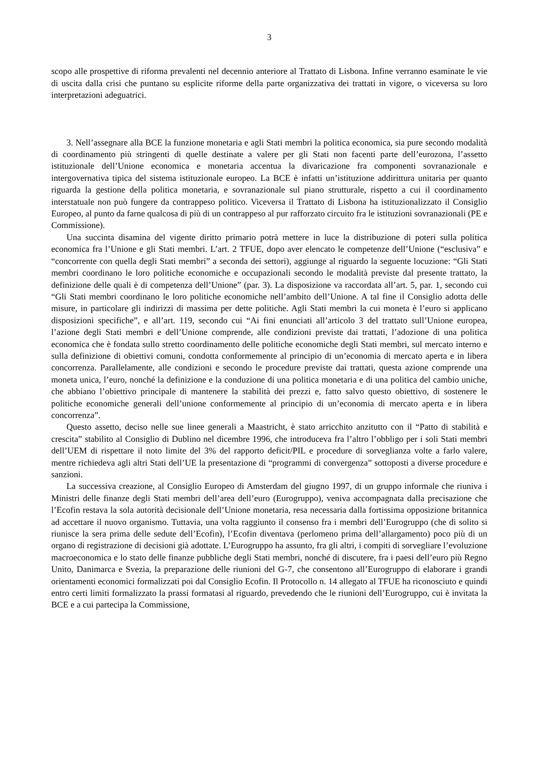3
scopo alle prospettive di riforma prevalenti nel decennio anteriore al Trattato di Lisbona. Infine verranno esaminate le vie di uscita dalla crisi che puntano su esplicite riforme della parte organizzativa dei trattati in vigore, o viceversa su loro interpretazioni adeguatrici.
3. Nell’assegnare alla BCE la funzione monetaria e agli Stati membri la politica economica, sia pure secondo modalità di coordinamento più stringenti di quelle destinate a valere per gli Stati non facenti parte dell’eurozona, l’assetto istituzionale dell’Unione economica e monetaria accentua la divaricazione fra componenti sovranazionale e intergovernativa tipica del sistema istituzionale europeo. La BCE è infatti un’istituzione addirittura unitaria per quanto riguarda la gestione della politica monetaria, e sovranazionale sul piano strutturale, rispetto a cui il coordinamento interstatuale non può fungere da contrappeso politico. Viceversa il Trattato di Lisbona ha istituzionalizzato il Consiglio Europeo, al punto da farne qualcosa di più di un contrappeso al pur rafforzato circuito fra le istituzioni sovranazionali (PE e Commissione).
Una succinta disamina del vigente diritto primario potrà mettere in luce la distribuzione di poteri sulla politica economica fra l’Unione e gli Stati membri. L’art. 2 TFUE, dopo aver elencato le competenze dell’Unione (“esclusiva” e “concorrente con quella degli Stati membri” a seconda dei settori), aggiunge al riguardo la seguente locuzione: “Gli Stati membri coordinano le loro politiche economiche e occupazionali secondo le modalità previste dal presente trattato, la definizione delle quali è di competenza dell’Unione” (par. 3). La disposizione va raccordata all’art. 5, par. 1, secondo cui “Gli Stati membri coordinano le loro politiche economiche nell’ambito dell’Unione. A tal fine il Consiglio adotta delle misure, in particolare gli indirizzi di massima per dette politiche. Agli Stati membri la cui moneta è l’euro si applicano disposizioni specifiche”, e all’art. 119, secondo cui “Ai fini enunciati all’articolo 3 del trattato sull’Unione europea, l’azione degli Stati membri e dell’Unione comprende, alle condizioni previste dai trattati, l’adozione di una politica economica che è fondata sullo stretto coordinamento delle politiche economiche degli Stati membri, sul mercato interno e sulla definizione di obiettivi comuni, condotta conformemente al principio di un’economia di mercato aperta e in libera concorrenza. Parallelamente, alle condizioni e secondo le procedure previste dai trattati, questa azione comprende una moneta unica, l’euro, nonché la definizione e la conduzione di una politica monetaria e di una politica del cambio uniche, che abbiano l’obiettivo principale di mantenere la stabilità dei prezzi e, fatto salvo questo obiettivo, di sostenere le politiche economiche generali dell’unione conformemente al principio di un’economia di mercato aperta e in libera concorrenza”.
Questo assetto, deciso nelle sue linee generali a Maastricht, è stato arricchito anzitutto con il “Patto di stabilità e crescita” stabilito al Consiglio di Dublino nel dicembre 1996, che introduceva fra l’altro l’obbligo per i soli Stati membri dell’UEM di rispettare il noto limite del 3% del rapporto deficit/PIL e procedure di sorveglianza volte a farlo valere, mentre richiedeva agli altri Stati dell’UE la presentazione di “programmi di convergenza” sottoposti a diverse procedure e sanzioni.
La successiva creazione, al Consiglio Europeo di Amsterdam del giugno 1997, di un gruppo informale che riuniva i Ministri delle finanze degli Stati membri dell’area dell’euro (Eurogruppo), veniva accompagnata dalla precisazione che l’Ecofin restava la sola autorità decisionale dell’Unione monetaria, resa necessaria dalla fortissima opposizione britannica ad accettare il nuovo organismo. Tuttavia, una volta raggiunto il consenso fra i membri dell’Eurogruppo (che di solito si riunisce la sera prima delle sedute dell’Ecofin), l’Ecofin diventava (perlomeno prima dell’allargamento) poco più di un organo di registrazione di decisioni già adottate. L’Eurogruppo ha assunto, fra gli altri, i compiti di sorvegliare l’evoluzione macroeconomica e lo stato delle finanze pubbliche degli Stati membri, nonché di discutere, fra i paesi dell’euro più Regno Unito, Danimarca e Svezia, la preparazione delle riunioni del G-7, che consentono all’Eurogruppo di elaborare i grandi orientamenti economici formalizzati poi dal Consiglio Ecofin. Il Protocollo n. 14 allegato al TFUE ha riconosciuto e quindi entro certi limiti formalizzato la prassi formatasi al riguardo, prevedendo che le riunioni dell’Eurogruppo, cui è invitata la BCE e a cui partecipa la Commissione,